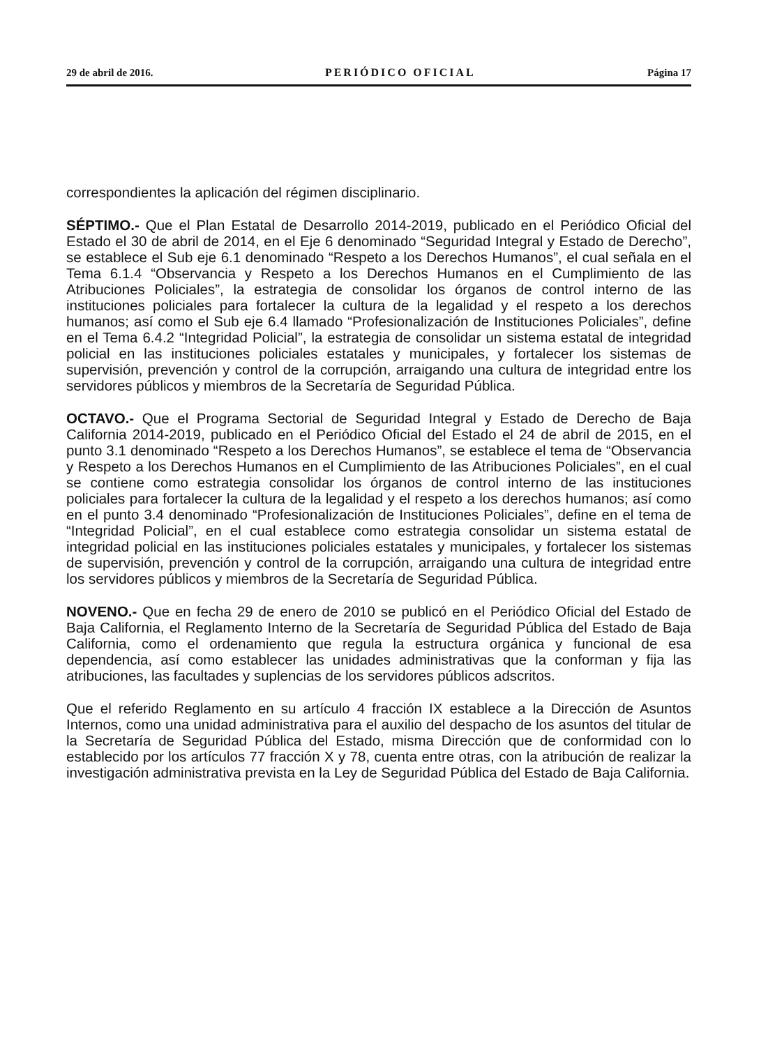29 de abril de 2016. PERIÓDICO OFICIAL Página 17
correspondientes la aplicación del régimen disciplinario.
SÉPTIMO.- Que el Plan Estatal de Desarrollo 2014-2019, publicado en el Periódico Oficial del Estado el 30 de abril de 2014, en el Eje 6 denominado “Seguridad Integral y Estado de Derecho”, se establece el Sub eje 6.1 denominado “Respeto a los Derechos Humanos”, el cual señala en el Tema 6.1.4 “Observancia y Respeto a los Derechos Humanos en el Cumplimiento de las Atribuciones Policiales”, la estrategia de consolidar los órganos de control interno de las instituciones policiales para fortalecer la cultura de la legalidad y el respeto a los derechos humanos; así como el Sub eje 6.4 llamado “Profesionalización de Instituciones Policiales”, define en el Tema 6.4.2 “Integridad Policial”, la estrategia de consolidar un sistema estatal de integridad policial en las instituciones policiales estatales y municipales, y fortalecer los sistemas de supervisión, prevención y control de la corrupción, arraigando una cultura de integridad entre los servidores públicos y miembros de la Secretaría de Seguridad Pública.
OCTAVO.- Que el Programa Sectorial de Seguridad Integral y Estado de Derecho de Baja California 2014-2019, publicado en el Periódico Oficial del Estado el 24 de abril de 2015, en el punto 3.1 denominado “Respeto a los Derechos Humanos”, se establece el tema de “Observancia y Respeto a los Derechos Humanos en el Cumplimiento de las Atribuciones Policiales”, en el cual se contiene como estrategia consolidar los órganos de control interno de las instituciones policiales para fortalecer la cultura de la legalidad y el respeto a los derechos humanos; así como en el punto 3.4 denominado “Profesionalización de Instituciones Policiales”, define en el tema de “Integridad Policial”, en el cual establece como estrategia consolidar un sistema estatal de integridad policial en las instituciones policiales estatales y municipales, y fortalecer los sistemas de supervisión, prevención y control de la corrupción, arraigando una cultura de integridad entre los servidores públicos y miembros de la Secretaría de Seguridad Pública.
NOVENO.- Que en fecha 29 de enero de 2010 se publicó en el Periódico Oficial del Estado de Baja California, el Reglamento Interno de la Secretaría de Seguridad Pública del Estado de Baja California, como el ordenamiento que regula la estructura orgánica y funcional de esa dependencia, así como establecer las unidades administrativas que la conforman y fija las atribuciones, las facultades y suplencias de los servidores públicos adscritos.
Que el referido Reglamento en su artículo 4 fracción IX establece a la Dirección de Asuntos Internos, como una unidad administrativa para el auxilio del despacho de los asuntos del titular de la Secretaría de Seguridad Pública del Estado, misma Dirección que de conformidad con lo establecido por los artículos 77 fracción X y 78, cuenta entre otras, con la atribución de realizar la investigación administrativa prevista en la Ley de Seguridad Pública del Estado de Baja California.